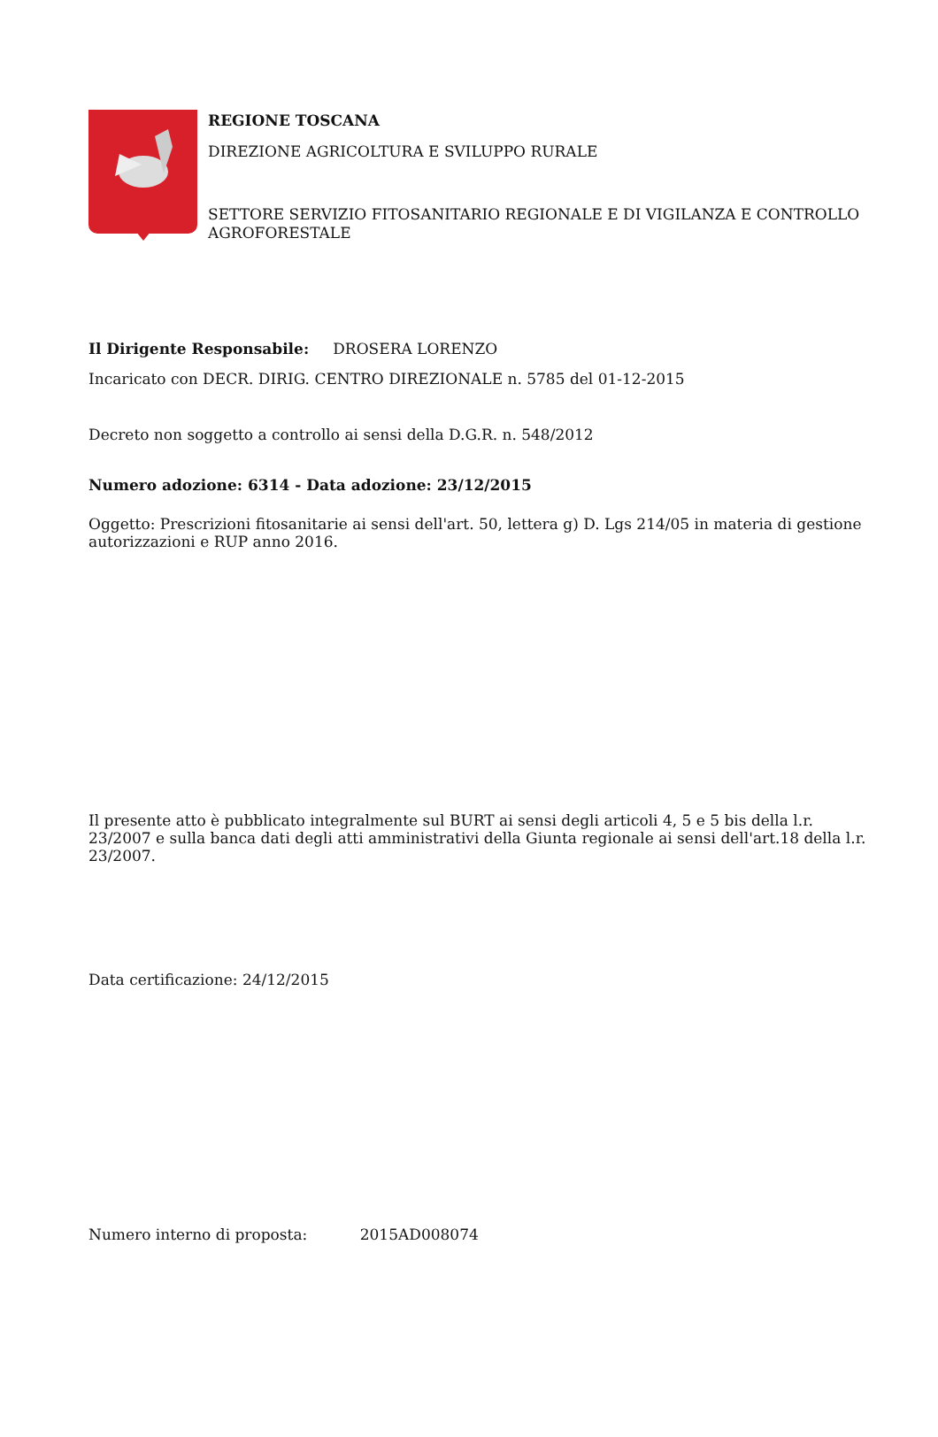REGIONE TOSCANA
DIREZIONE AGRICOLTURA E SVILUPPO RURALE
SETTORE SERVIZIO FITOSANITARIO REGIONALE E DI VIGILANZA E CONTROLLO AGROFORESTALE
Il Dirigente Responsabile: DROSERA LORENZO
Incaricato con DECR. DIRIG. CENTRO DIREZIONALE n. 5785 del 01-12-2015
Decreto non soggetto a controllo ai sensi della D.G.R. n. 548/2012
Numero adozione: 6314 - Data adozione: 23/12/2015
Oggetto: Prescrizioni fitosanitarie ai sensi dell'art. 50, lettera g) D. Lgs 214/05 in materia di gestione autorizzazioni e RUP anno 2016.
Il presente atto è pubblicato integralmente sul BURT ai sensi degli articoli 4, 5 e 5 bis della l.r. 23/2007 e sulla banca dati degli atti amministrativi della Giunta regionale ai sensi dell'art.18 della l.r. 23/2007.
Data certificazione: 24/12/2015
Numero interno di proposta: 2015AD008074